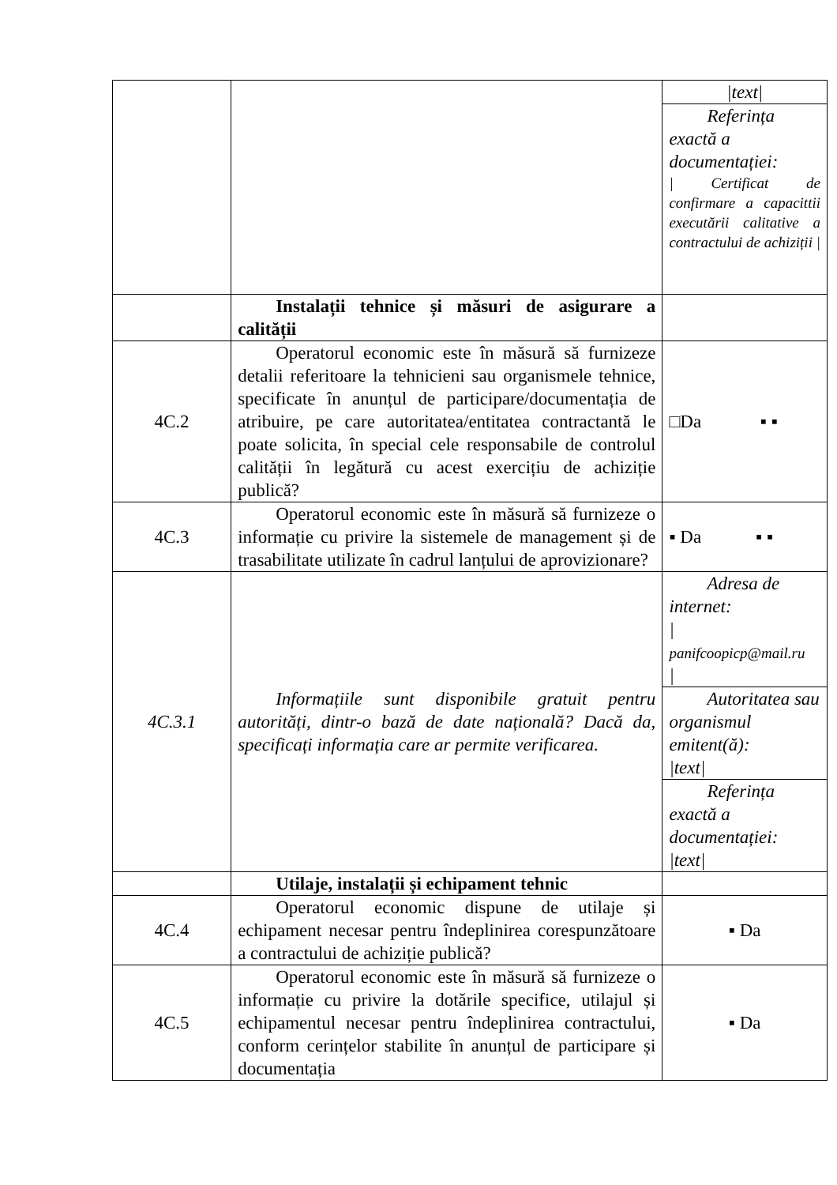| | | /text/ |
| | | Referința exactă a documentației: / Certificat de confirmare a capacittii executării calitative a contractului de achiziții / |
| | Instalații tehnice și măsuri de asigurare a calității | |
| 4C.2 | Operatorul economic este în măsură să furnizeze detalii referitoare la tehnicieni sau organismele tehnice, specificate în anunțul de participare/documentația de atribuire, pe care autoritatea/entitatea contractantă le poate solicita, în special cele responsabile de controlul calității în legătură cu acest exercițiu de achiziție publică? | □Da ▪ ▪ |
| 4C.3 | Operatorul economic este în măsură să furnizeze o informație cu privire la sistemele de management și de trasabilitate utilizate în cadrul lanțului de aprovizionare? | ▪ Da ▪ ▪ |
| 4C.3.1 | Informațiile sunt disponibile gratuit pentru autorități, dintr-o bază de date națională? Dacă da, specificați informația care ar permite verificarea. | Adresa de internet: / panifcoopicp@mail.ru / |
| | | Autoritatea sau organismul emitent(ă): /text/ |
| | | Referința exactă a documentației: /text/ |
| | Utilaje, instalații și echipament tehnic | |
| 4C.4 | Operatorul economic dispune de utilaje și echipament necesar pentru îndeplinirea corespunzătoare a contractului de achiziție publică? | ▪ Da |
| 4C.5 | Operatorul economic este în măsură să furnizeze o informație cu privire la dotările specifice, utilajul și echipamentul necesar pentru îndeplinirea contractului, conform cerințelor stabilite în anunțul de participare și documentația | ▪ Da |